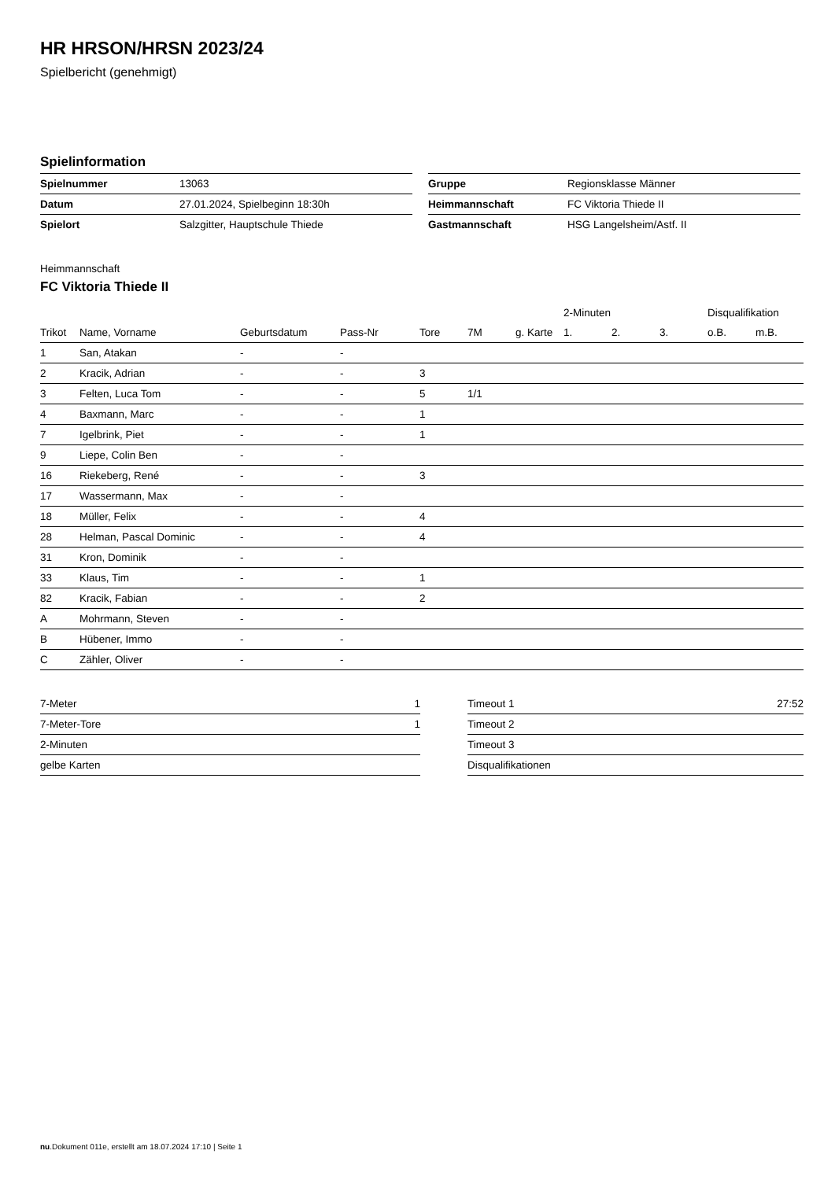HR HRSON/HRSN 2023/24
Spielbericht (genehmigt)
Spielinformation
| Spielnummer | 13063 |
| Datum | 27.01.2024, Spielbeginn 18:30h |
| Spielort | Salzgitter, Hauptschule Thiede |
| Gruppe | Regionsklasse Männer |
| Heimmannschaft | FC Viktoria Thiede II |
| Gastmannschaft | HSG Langelsheim/Astf. II |
Heimmannschaft
FC Viktoria Thiede II
| | | | | | | | 2-Minuten | | | Disqualifikation | |
| --- | --- | --- | --- | --- | --- | --- | --- | --- | --- | --- | --- |
| Trikot | Name, Vorname | Geburtsdatum | Pass-Nr | Tore | 7M | g. Karte | 1. | 2. | 3. | o.B. | m.B. |
| 1 | San, Atakan | - | - | | | | | | | | |
| 2 | Kracik, Adrian | - | - | 3 | | | | | | | |
| 3 | Felten, Luca Tom | - | - | 5 | 1/1 | | | | | | |
| 4 | Baxmann, Marc | - | - | 1 | | | | | | | |
| 7 | Igelbrink, Piet | - | - | 1 | | | | | | | |
| 9 | Liepe, Colin Ben | - | - | | | | | | | | |
| 16 | Riekeberg, René | - | - | 3 | | | | | | | |
| 17 | Wassermann, Max | - | - | | | | | | | | |
| 18 | Müller, Felix | - | - | 4 | | | | | | | |
| 28 | Helman, Pascal Dominic | - | - | 4 | | | | | | | |
| 31 | Kron, Dominik | - | - | | | | | | | | |
| 33 | Klaus, Tim | - | - | 1 | | | | | | | |
| 82 | Kracik, Fabian | - | - | 2 | | | | | | | |
| A | Mohrmann, Steven | - | - | | | | | | | | |
| B | Hübener, Immo | - | - | | | | | | | | |
| C | Zähler, Oliver | - | - | | | | | | | | |
| 7-Meter | 1 |
| 7-Meter-Tore | 1 |
| 2-Minuten | |
| gelbe Karten | |
| Timeout 1 | 27:52 |
| Timeout 2 | |
| Timeout 3 | |
| Disqualifikationen | |
nu.Dokument 011e, erstellt am 18.07.2024 17:10 | Seite 1